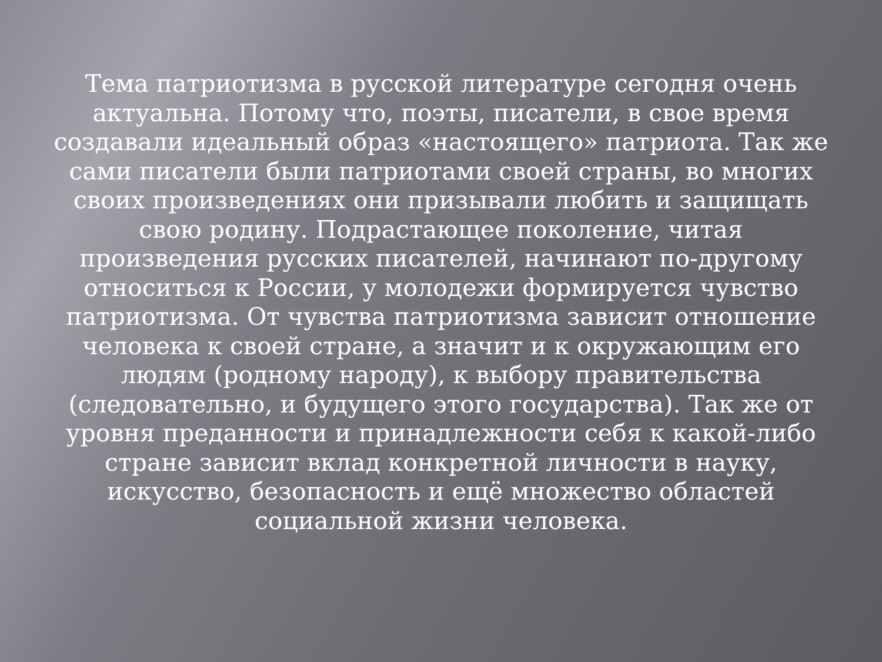Тема патриотизма в русской литературе сегодня очень актуальна. Потому что, поэты, писатели, в свое время создавали идеальный образ «настоящего» патриота. Так же сами писатели были патриотами своей страны, во многих своих произведениях они призывали любить и защищать свою родину. Подрастающее поколение, читая произведения русских писателей, начинают по-другому относиться к России, у молодежи формируется чувство патриотизма. От чувства патриотизма зависит отношение человека к своей стране, а значит и к окружающим его людям (родному народу), к выбору правительства (следовательно, и будущего этого государства). Так же от уровня преданности и принадлежности себя к какой-либо стране зависит вклад конкретной личности в науку, искусство, безопасность и ещё множество областей социальной жизни человека.